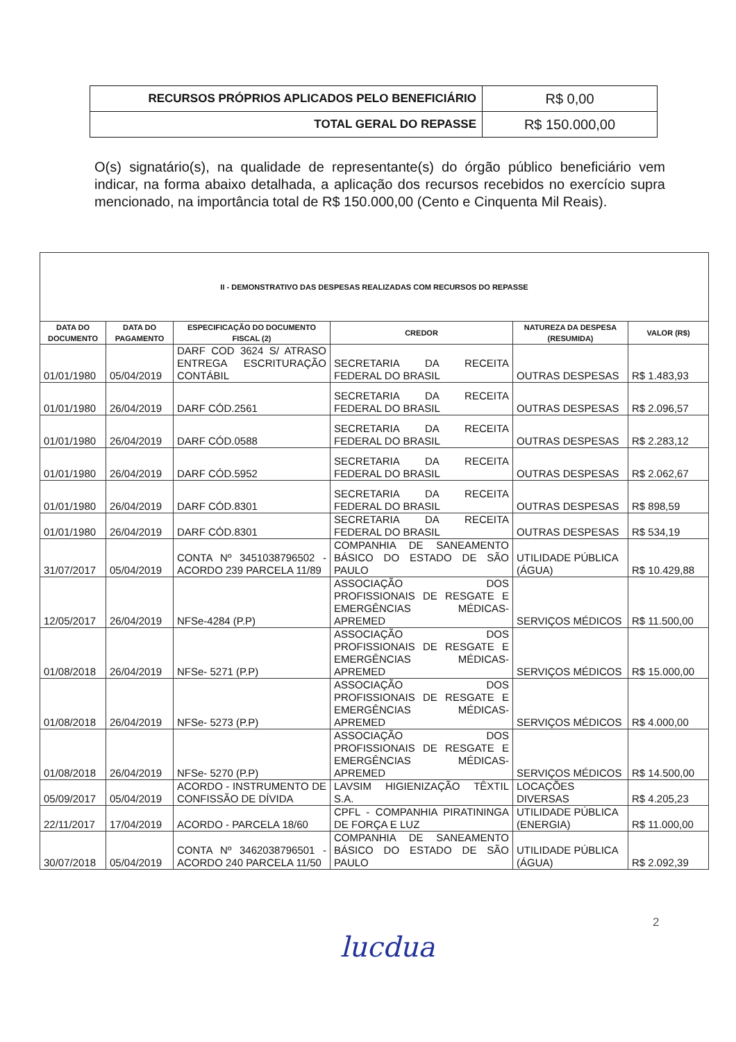| RECURSOS PRÓPRIOS APLICADOS PELO BENEFICIÁRIO | R$ 0,00 |
| TOTAL GERAL DO REPASSE | R$ 150.000,00 |
O(s) signatário(s), na qualidade de representante(s) do órgão público beneficiário vem indicar, na forma abaixo detalhada, a aplicação dos recursos recebidos no exercício supra mencionado, na importância total de R$ 150.000,00 (Cento e Cinquenta Mil Reais).
| II - DEMONSTRATIVO DAS DESPESAS REALIZADAS COM RECURSOS DO REPASSE | | | | | |
| --- | --- | --- | --- | --- | --- |
| DATA DO DOCUMENTO | DATA DO PAGAMENTO | ESPECIFICAÇÃO DO DOCUMENTO FISCAL (2) | CREDOR | NATUREZA DA DESPESA (RESUMIDA) | VALOR (R$) |
| 01/01/1980 | 05/04/2019 | DARF COD 3624 S/ ATRASO ENTREGA ESCRITURAÇÃO CONTÁBIL | SECRETARIA DA RECEITA FEDERAL DO BRASIL | OUTRAS DESPESAS | R$ 1.483,93 |
| 01/01/1980 | 26/04/2019 | DARF CÓD.2561 | SECRETARIA DA RECEITA FEDERAL DO BRASIL | OUTRAS DESPESAS | R$ 2.096,57 |
| 01/01/1980 | 26/04/2019 | DARF CÓD.0588 | SECRETARIA DA RECEITA FEDERAL DO BRASIL | OUTRAS DESPESAS | R$ 2.283,12 |
| 01/01/1980 | 26/04/2019 | DARF CÓD.5952 | SECRETARIA DA RECEITA FEDERAL DO BRASIL | OUTRAS DESPESAS | R$ 2.062,67 |
| 01/01/1980 | 26/04/2019 | DARF CÓD.8301 | SECRETARIA DA RECEITA FEDERAL DO BRASIL | OUTRAS DESPESAS | R$ 898,59 |
| 01/01/1980 | 26/04/2019 | DARF CÓD.8301 | SECRETARIA DA RECEITA FEDERAL DO BRASIL | OUTRAS DESPESAS | R$ 534,19 |
| 31/07/2017 | 05/04/2019 | CONTA Nº 3451038796502 - ACORDO 239 PARCELA 11/89 | COMPANHIA DE SANEAMENTO BÁSICO DO ESTADO DE SÃO PAULO | UTILIDADE PÚBLICA (ÁGUA) | R$ 10.429,88 |
| 12/05/2017 | 26/04/2019 | NFSe-4284 (P.P) | ASSOCIAÇÃO DOS PROFISSIONAIS DE RESGATE E EMERGÊNCIAS MÉDICAS-APREMED | SERVIÇOS MÉDICOS | R$ 11.500,00 |
| 01/08/2018 | 26/04/2019 | NFSe- 5271 (P.P) | ASSOCIAÇÃO DOS PROFISSIONAIS DE RESGATE E EMERGÊNCIAS MÉDICAS-APREMED | SERVIÇOS MÉDICOS | R$ 15.000,00 |
| 01/08/2018 | 26/04/2019 | NFSe- 5273 (P.P) | ASSOCIAÇÃO DOS PROFISSIONAIS DE RESGATE E EMERGÊNCIAS MÉDICAS-APREMED | SERVIÇOS MÉDICOS | R$ 4.000,00 |
| 01/08/2018 | 26/04/2019 | NFSe- 5270 (P.P) | ASSOCIAÇÃO DOS PROFISSIONAIS DE RESGATE E EMERGÊNCIAS MÉDICAS-APREMED | SERVIÇOS MÉDICOS | R$ 14.500,00 |
| 05/09/2017 | 05/04/2019 | ACORDO - INSTRUMENTO DE CONFISSÃO DE DÍVIDA | LAVSIM HIGIENIZAÇÃO TÊXTIL S.A. | LOCAÇÕES DIVERSAS | R$ 4.205,23 |
| 22/11/2017 | 17/04/2019 | ACORDO - PARCELA 18/60 | CPFL - COMPANHIA PIRATININGA DE FORÇA E LUZ | UTILIDADE PÚBLICA (ENERGIA) | R$ 11.000,00 |
| 30/07/2018 | 05/04/2019 | CONTA Nº 3462038796501 - ACORDO 240 PARCELA 11/50 | COMPANHIA DE SANEAMENTO BÁSICO DO ESTADO DE SÃO PAULO | UTILIDADE PÚBLICA (ÁGUA) | R$ 2.092,39 |
2
lucdua